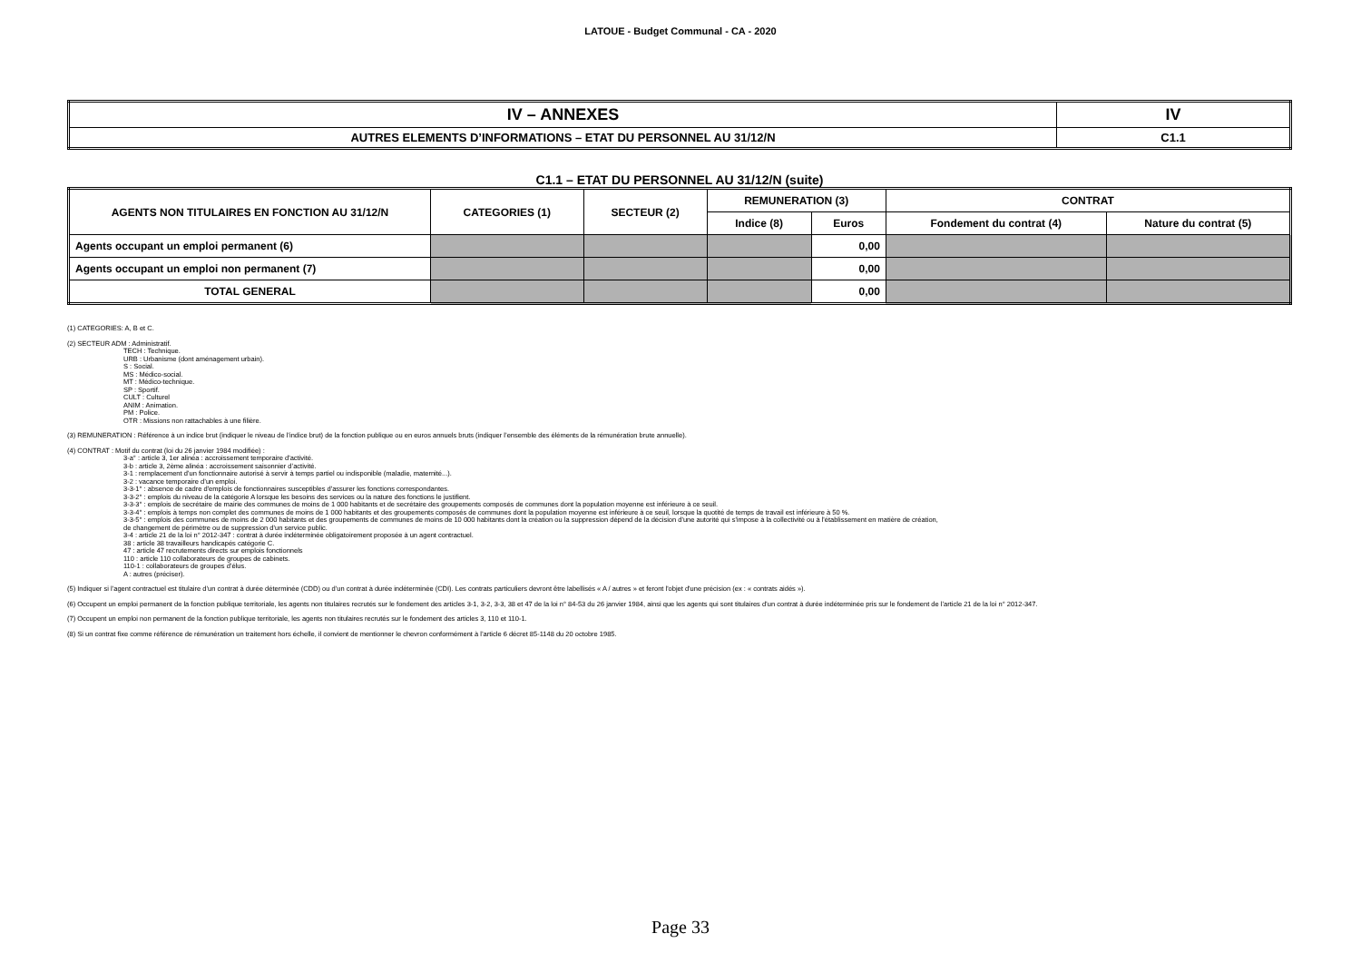LATOUE - Budget Communal - CA - 2020
| IV – ANNEXES | IV |
| AUTRES ELEMENTS D’INFORMATIONS – ETAT DU PERSONNEL AU 31/12/N | C1.1 |
C1.1 – ETAT DU PERSONNEL AU 31/12/N (suite)
| AGENTS NON TITULAIRES EN FONCTION AU 31/12/N | CATEGORIES (1) | SECTEUR (2) | REMUNERATION (3) | | CONTRAT | |
| --- | --- | --- | --- | --- | --- | --- |
| | | | Indice (8) | Euros | Fondement du contrat (4) | Nature du contrat (5) |
| Agents occupant un emploi permanent (6) | | | | 0,00 | | |
| Agents occupant un emploi non permanent (7) | | | | 0,00 | | |
| TOTAL GENERAL | | | | 0,00 | | |
(1) CATEGORIES: A, B et C.
(2) SECTEUR ADM : Administratif.
TECH : Technique.
URB : Urbanisme (dont aménagement urbain).
S : Social.
MS : Médico-social.
MT : Médico-technique.
SP : Sportif.
CULT : Culturel
ANIM : Animation.
PM : Police.
OTR : Missions non rattachables à une filière.
(3) REMUNERATION : Référence à un indice brut (indiquer le niveau de l’indice brut) de la fonction publique ou en euros annuels bruts (indiquer l’ensemble des éléments de la rémunération brute annuelle).
(4) CONTRAT : Motif du contrat (loi du 26 janvier 1984 modifiée) :
3-a° : article 3, 1er alinéa : accroissement temporaire d'activité.
3-b : article 3, 2ème alinéa : accroissement saisonnier d’activité.
3-1 : remplacement d’un fonctionnaire autorisé à servir à temps partiel ou indisponible (maladie, maternité...).
3-2 : vacance temporaire d’un emploi.
3-3-1° : absence de cadre d'emplois de fonctionnaires susceptibles d'assurer les fonctions correspondantes.
3-3-2° : emplois du niveau de la catégorie A lorsque les besoins des services ou la nature des fonctions le justifient.
3-3-3° : emplois de secrétaire de mairie des communes de moins de 1 000 habitants et de secrétaire des groupements composés de communes dont la population moyenne est inférieure à ce seuil.
3-3-4° : emplois à temps non complet des communes de moins de 1 000 habitants et des groupements composés de communes dont la population moyenne est inférieure à ce seuil, lorsque la quotité de temps de travail est inférieure à 50 %.
3-3-5° : emplois des communes de moins de 2 000 habitants et des groupements de communes de moins de 10 000 habitants dont la création ou la suppression dépend de la décision d'une autorité qui s'impose à la collectivité ou à l'établissement en matière de création,
de changement de périmètre ou de suppression d'un service public.
3-4 : article 21 de la loi n° 2012-347 : contrat à durée indéterminée obligatoirement proposée à un agent contractuel.
38 : article 38 travailleurs handicapés catégorie C.
47 : article 47 recrutements directs sur emplois fonctionnels
110 : article 110 collaborateurs de groupes de cabinets.
110-1 : collaborateurs de groupes d’élus.
A : autres (préciser).
(5) Indiquer si l’agent contractuel est titulaire d’un contrat à durée déterminée (CDD) ou d’un contrat à durée indéterminée (CDI). Les contrats particuliers devront être labellisés « A / autres » et feront l'objet d'une précision (ex : « contrats aidés »).
(6) Occupent un emploi permanent de la fonction publique territoriale, les agents non titulaires recrutés sur le fondement des articles 3-1, 3-2, 3-3, 38 et 47 de la loi n° 84-53 du 26 janvier 1984, ainsi que les agents qui sont titulaires d’un contrat à durée indéterminée pris sur le fondement de l’article 21 de la loi n° 2012-347.
(7) Occupent un emploi non permanent de la fonction publique territoriale, les agents non titulaires recrutés sur le fondement des articles 3, 110 et 110-1.
(8) Si un contrat fixe comme référence de rémunération un traitement hors échelle, il convient de mentionner le chevron conformément à l’article 6 décret 85-1148 du 20 octobre 1985.
Page 33